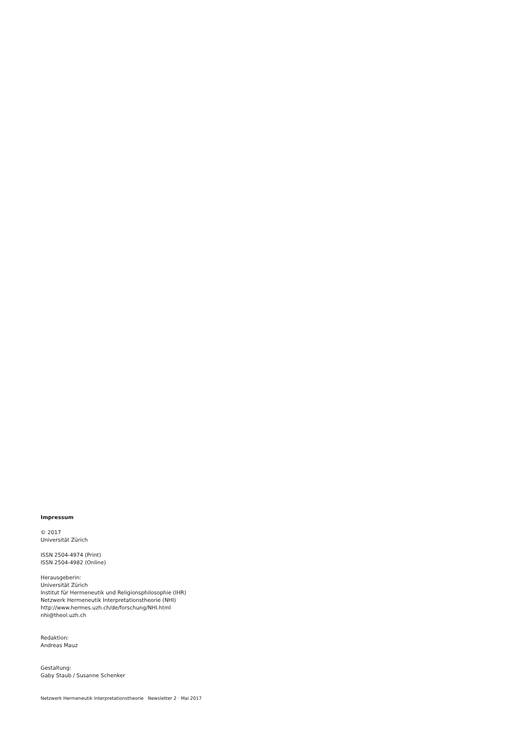Impressum
© 2017
Universität Zürich
ISSN 2504-4974 (Print)
ISSN 2504-4982 (Online)
Herausgeberin:
Universität Zürich
Institut für Hermeneutik und Religionsphilosophie (IHR)
Netzwerk Hermeneutik Interpretationstheorie (NHI)
http://www.hermes.uzh.ch/de/forschung/NHI.html
nhi@theol.uzh.ch
Redaktion:
Andreas Mauz
Gestaltung:
Gaby Staub / Susanne Schenker
Netzwerk Hermeneutik Interpretationstheorie Newsletter 2 · Mai 2017